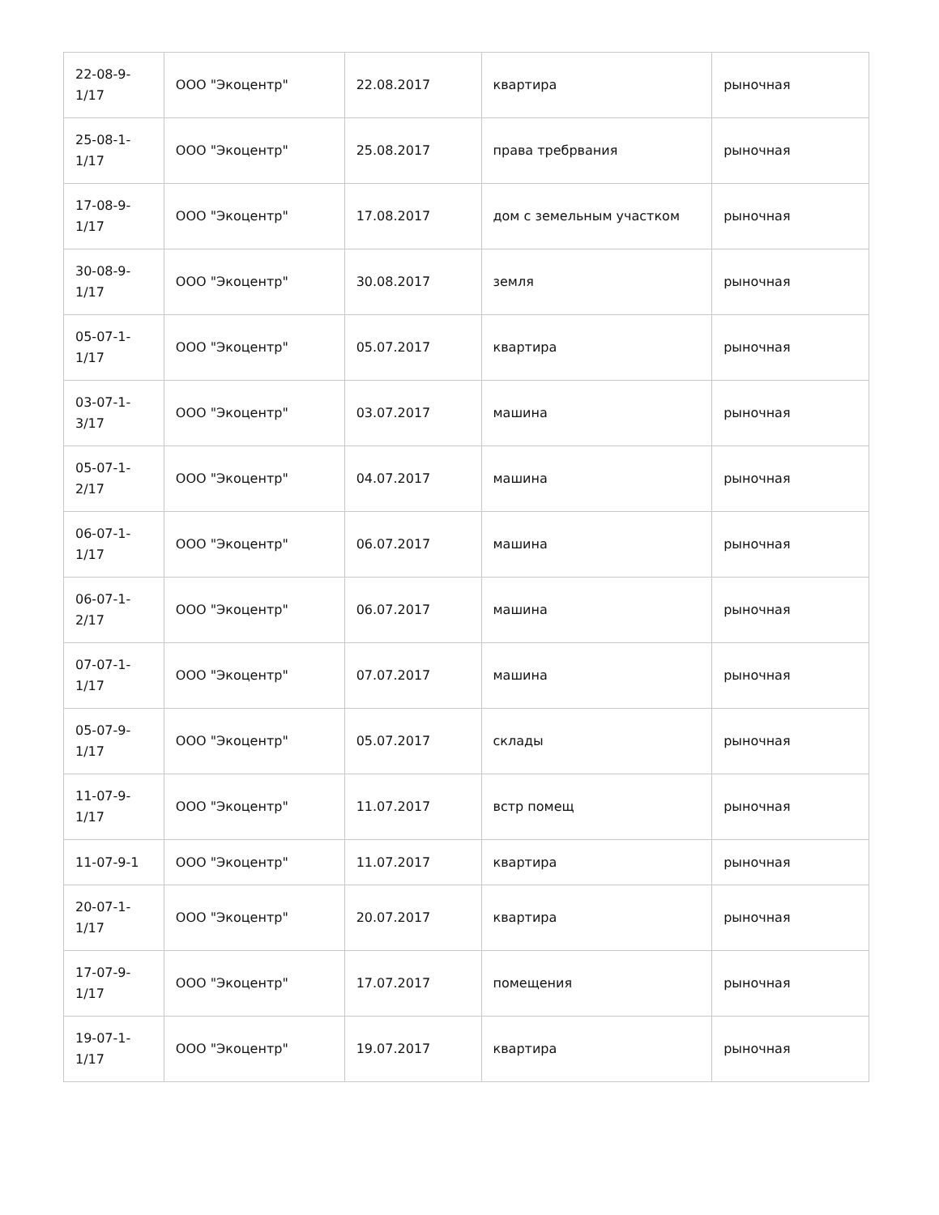| 22-08-9- 1/17 | ООО "Экоцентр" | 22.08.2017 | квартира | рыночная |
| 25-08-1- 1/17 | ООО "Экоцентр" | 25.08.2017 | права требрвания | рыночная |
| 17-08-9- 1/17 | ООО "Экоцентр" | 17.08.2017 | дом с земельным участком | рыночная |
| 30-08-9- 1/17 | ООО "Экоцентр" | 30.08.2017 | земля | рыночная |
| 05-07-1- 1/17 | ООО "Экоцентр" | 05.07.2017 | квартира | рыночная |
| 03-07-1- 3/17 | ООО "Экоцентр" | 03.07.2017 | машина | рыночная |
| 05-07-1- 2/17 | ООО "Экоцентр" | 04.07.2017 | машина | рыночная |
| 06-07-1- 1/17 | ООО "Экоцентр" | 06.07.2017 | машина | рыночная |
| 06-07-1- 2/17 | ООО "Экоцентр" | 06.07.2017 | машина | рыночная |
| 07-07-1- 1/17 | ООО "Экоцентр" | 07.07.2017 | машина | рыночная |
| 05-07-9- 1/17 | ООО "Экоцентр" | 05.07.2017 | склады | рыночная |
| 11-07-9- 1/17 | ООО "Экоцентр" | 11.07.2017 | встр помещ | рыночная |
| 11-07-9-1 | ООО "Экоцентр" | 11.07.2017 | квартира | рыночная |
| 20-07-1- 1/17 | ООО "Экоцентр" | 20.07.2017 | квартира | рыночная |
| 17-07-9- 1/17 | ООО "Экоцентр" | 17.07.2017 | помещения | рыночная |
| 19-07-1- 1/17 | ООО "Экоцентр" | 19.07.2017 | квартира | рыночная |